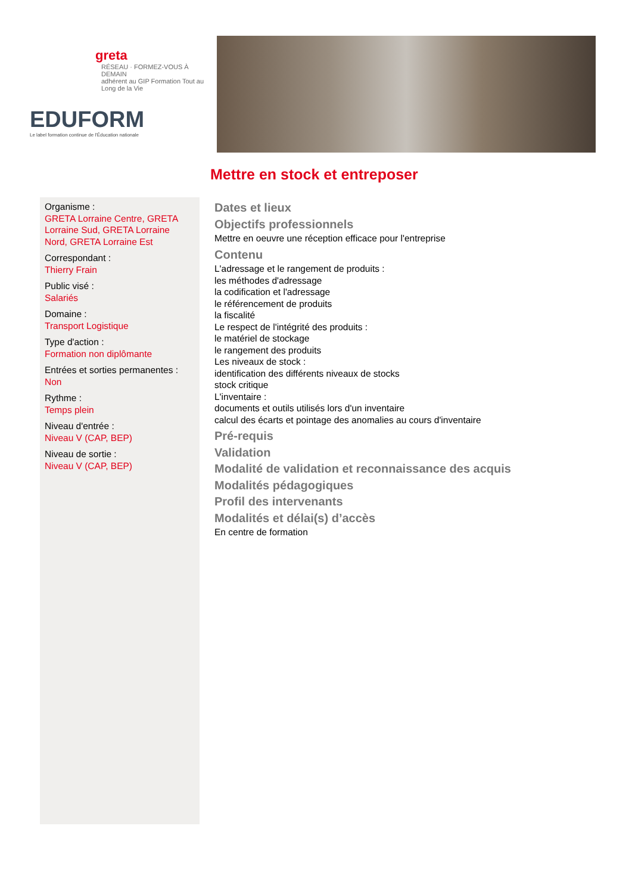greta
RÉSEAU · FORMEZ-VOUS À DEMAIN
adhérent au GIP Formation Tout au Long de la Vie
EDUFORM
Le label formation continue de l'Éducation nationale
Mettre en stock et entreposer
Organisme :
GRETA Lorraine Centre, GRETA Lorraine Sud, GRETA Lorraine Nord, GRETA Lorraine Est
Correspondant :
Thierry Frain
Public visé :
Salariés
Domaine :
Transport Logistique
Type d'action :
Formation non diplômante
Entrées et sorties permanentes :
Non
Rythme :
Temps plein
Niveau d'entrée :
Niveau V (CAP, BEP)
Niveau de sortie :
Niveau V (CAP, BEP)
Dates et lieux
Objectifs professionnels
Mettre en oeuvre une réception efficace pour l'entreprise
Contenu
L'adressage et le rangement de produits :
les méthodes d'adressage
la codification et l'adressage
le référencement de produits
la fiscalité
Le respect de l'intégrité des produits :
le matériel de stockage
le rangement des produits
Les niveaux de stock :
identification des différents niveaux de stocks
stock critique
L'inventaire :
documents et outils utilisés lors d'un inventaire
calcul des écarts et pointage des anomalies au cours d'inventaire
Pré-requis
Validation
Modalité de validation et reconnaissance des acquis
Modalités pédagogiques
Profil des intervenants
Modalités et délai(s) d’accès
En centre de formation